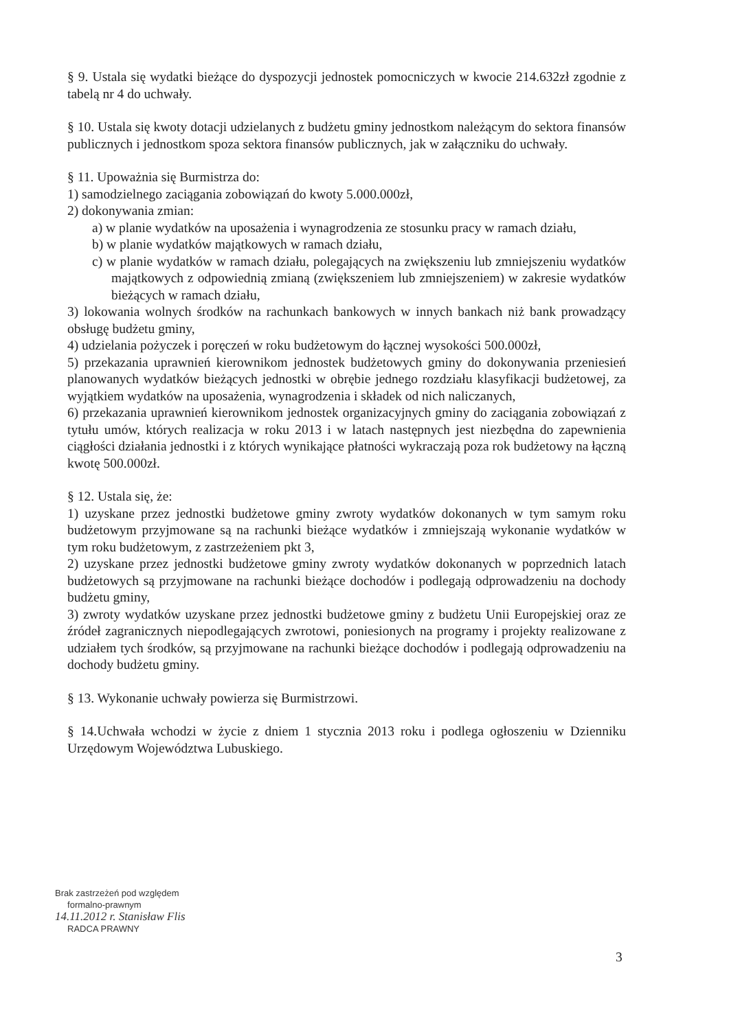§ 9. Ustala się wydatki bieżące do dyspozycji jednostek pomocniczych w kwocie 214.632zł zgodnie z tabelą nr 4 do uchwały.
§ 10. Ustala się kwoty dotacji udzielanych z budżetu gminy jednostkom należącym do sektora finansów publicznych i jednostkom spoza sektora finansów publicznych, jak w załączniku do uchwały.
§ 11. Upoważnia się Burmistrza do:
1) samodzielnego zaciągania zobowiązań do kwoty 5.000.000zł,
2) dokonywania zmian:
a) w planie wydatków na uposażenia i wynagrodzenia ze stosunku pracy w ramach działu,
b) w planie wydatków majątkowych w ramach działu,
c) w planie wydatków w ramach działu, polegających na zwiększeniu lub zmniejszeniu wydatków majątkowych z odpowiednią zmianą (zwiększeniem lub zmniejszeniem) w zakresie wydatków bieżących w ramach działu,
3) lokowania wolnych środków na rachunkach bankowych w innych bankach niż bank prowadzący obsługę budżetu gminy,
4) udzielania pożyczek i poręczeń w roku budżetowym do łącznej wysokości 500.000zł,
5) przekazania uprawnień kierownikom jednostek budżetowych gminy do dokonywania przeniesień planowanych wydatków bieżących jednostki w obrębie jednego rozdziału klasyfikacji budżetowej, za wyjątkiem wydatków na uposażenia, wynagrodzenia i składek od nich naliczanych,
6) przekazania uprawnień kierownikom jednostek organizacyjnych gminy do zaciągania zobowiązań z tytułu umów, których realizacja w roku 2013 i w latach następnych jest niezbędna do zapewnienia ciągłości działania jednostki i z których wynikające płatności wykraczają poza rok budżetowy na łączną kwotę 500.000zł.
§ 12. Ustala się, że:
1) uzyskane przez jednostki budżetowe gminy zwroty wydatków dokonanych w tym samym roku budżetowym przyjmowane są na rachunki bieżące wydatków i zmniejszają wykonanie wydatków w tym roku budżetowym, z zastrzeżeniem pkt 3,
2) uzyskane przez jednostki budżetowe gminy zwroty wydatków dokonanych w poprzednich latach budżetowych są przyjmowane na rachunki bieżące dochodów i podlegają odprowadzeniu na dochody budżetu gminy,
3) zwroty wydatków uzyskane przez jednostki budżetowe gminy z budżetu Unii Europejskiej oraz ze źródeł zagranicznych niepodlegających zwrotowi, poniesionych na programy i projekty realizowane z udziałem tych środków, są przyjmowane na rachunki bieżące dochodów i podlegają odprowadzeniu na dochody budżetu gminy.
§ 13. Wykonanie uchwały powierza się Burmistrzowi.
§ 14.Uchwała wchodzi w życie z dniem 1 stycznia 2013 roku i podlega ogłoszeniu w Dzienniku Urzędowym Województwa Lubuskiego.
Brak zastrzeżeń pod względem
formalno-prawnym
14.11.2012 r. Stanisław Flis
RADCA PRAWNY
3